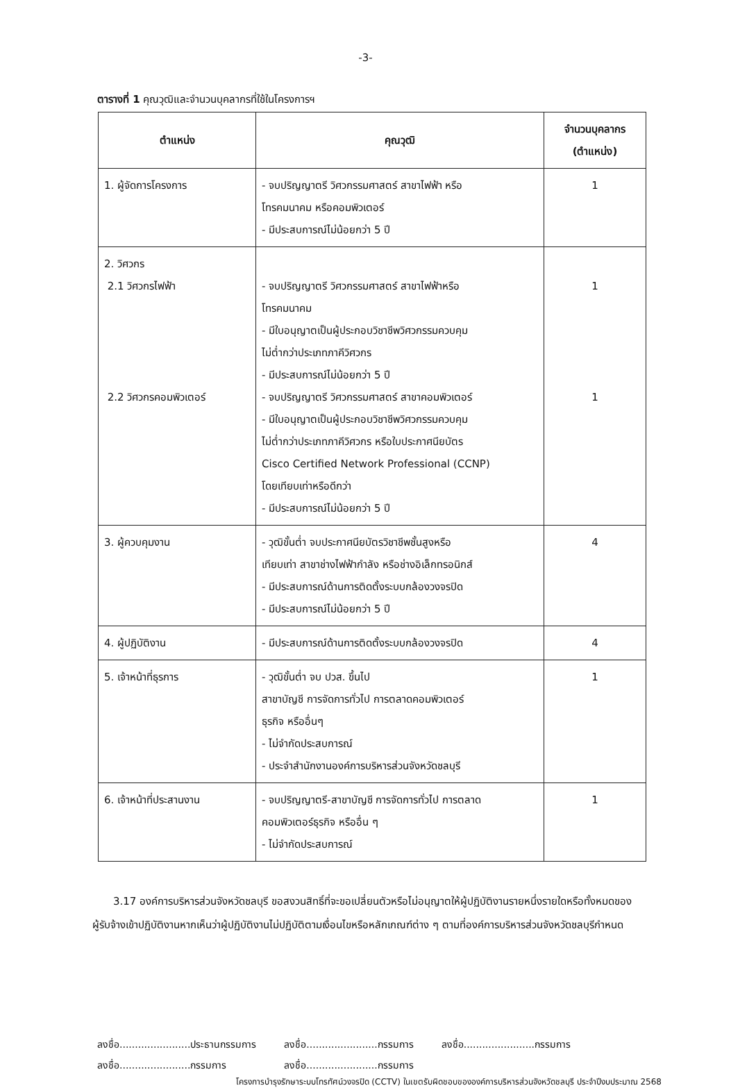-3-
ตารางที่ 1 คุณวุฒิและจำนวนบุคลากรที่ใช้ในโครงการฯ
| ตำแหน่ง | คุณวุฒิ | จำนวนบุคลากร (ตำแหน่ง) |
| --- | --- | --- |
| 1. ผู้จัดการโครงการ | - จบปริญญาตรี วิศวกรรมศาสตร์ สาขาไฟฟ้า หรือ โทรคมนาคม หรือคอมพิวเตอร์ - มีประสบการณ์ไม่น้อยกว่า 5 ปี | 1 |
| 2. วิศวกร 2.1 วิศวกรไฟฟ้า 2.2 วิศวกรคอมพิวเตอร์ | - จบปริญญาตรี วิศวกรรมศาสตร์ สาขาไฟฟ้าหรือ โทรคมนาคม - มีใบอนุญาตเป็นผู้ประกอบวิชาชีพวิศวกรรมควบคุม ไม่ต่ำกว่าประเภทภาคีวิศวกร - มีประสบการณ์ไม่น้อยกว่า 5 ปี - จบปริญญาตรี วิศวกรรมศาสตร์ สาขาคอมพิวเตอร์ - มีใบอนุญาตเป็นผู้ประกอบวิชาชีพวิศวกรรมควบคุม ไม่ต่ำกว่าประเภทภาคีวิศวกร หรือใบประกาศนียบัตร Cisco Certified Network Professional (CCNP) โดยเทียบเท่าหรือดีกว่า - มีประสบการณ์ไม่น้อยกว่า 5 ปี | 1 1 |
| 3. ผู้ควบคุมงาน | - วุฒิขั้นต่ำ จบประกาศนียบัตรวิชาชีพชั้นสูงหรือ เทียบเท่า สาขาช่างไฟฟ้ากำลัง หรือช่างอิเล็กทรอนิกส์ - มีประสบการณ์ด้านการติดตั้งระบบกล้องวงจรปิด - มีประสบการณ์ไม่น้อยกว่า 5 ปี | 4 |
| 4. ผู้ปฏิบัติงาน | - มีประสบการณ์ด้านการติดตั้งระบบกล้องวงจรปิด | 4 |
| 5. เจ้าหน้าที่ธุรการ | - วุฒิขั้นต่ำ จบ ปวส. ขึ้นไป สาขาบัญชี การจัดการทั่วไป การตลาดคอมพิวเตอร์ ธุรกิจ หรืออื่นๆ - ไม่จำกัดประสบการณ์ - ประจำสำนักงานองค์การบริหารส่วนจังหวัดชลบุรี | 1 |
| 6. เจ้าหน้าที่ประสานงาน | - จบปริญญาตรี-สาขาบัญชี การจัดการทั่วไป การตลาด คอมพิวเตอร์ธุรกิจ หรืออื่น ๆ - ไม่จำกัดประสบการณ์ | 1 |
3.17 องค์การบริหารส่วนจังหวัดชลบุรี ขอสงวนสิทธิ์ที่จะขอเปลี่ยนตัวหรือไม่อนุญาตให้ผู้ปฏิบัติงานรายหนึ่งรายใดหรือทั้งหมดของผู้รับจ้างเข้าปฏิบัติงานหากเห็นว่าผู้ปฏิบัติงานไม่ปฏิบัติตามเงื่อนไขหรือหลักเกณฑ์ต่าง ๆ ตามที่องค์การบริหารส่วนจังหวัดชลบุรีกำหนด
ลงชื่อ.......................ประธานกรรมการ
ลงชื่อ.......................กรรมการ
ลงชื่อ.......................กรรมการ
ลงชื่อ.......................กรรมการ
ลงชื่อ.......................กรรมการ
โครงการบำรุงรักษาระบบโทรทัศน์วงจรปิด (CCTV) ในเขตรับผิดชอบขององค์การบริหารส่วนจังหวัดชลบุรี ประจำปีงบประมาณ 2568